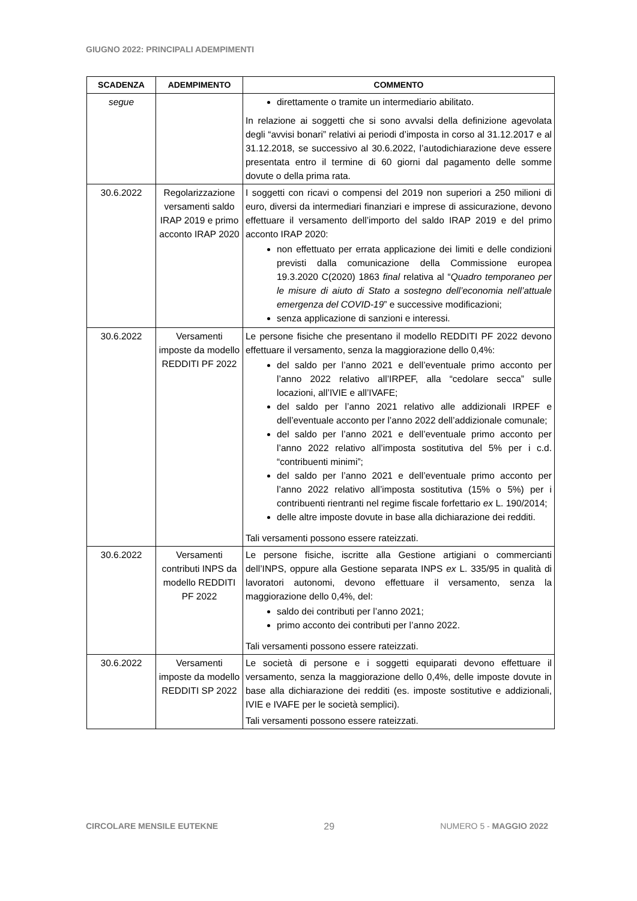GIUGNO 2022: PRINCIPALI ADEMPIMENTI
| SCADENZA | ADEMPIMENTO | COMMENTO |
| --- | --- | --- |
| segue | | direttamente o tramite un intermediario abilitato. In relazione ai soggetti che si sono avvalsi della definizione agevolata degli “avvisi bonari” relativi ai periodi d’imposta in corso al 31.12.2017 e al 31.12.2018, se successivo al 30.6.2022, l’autodichiarazione deve essere presentata entro il termine di 60 giorni dal pagamento delle somme dovute o della prima rata. |
| 30.6.2022 | Regolarizzazione versamenti saldo IRAP 2019 e primo acconto IRAP 2020 | I soggetti con ricavi o compensi del 2019 non superiori a 250 milioni di euro, diversi da intermediari finanziari e imprese di assicurazione, devono effettuare il versamento dell’importo del saldo IRAP 2019 e del primo acconto IRAP 2020: non effettuato per errata applicazione dei limiti e delle condizioni previsti dalla comunicazione della Commissione europea 19.3.2020 C(2020) 1863 final relativa al “ Quadro temporaneo per le misure di aiuto di Stato a sostegno dell’economia nell’attuale emergenza del COVID-19 ” e successive modificazioni; senza applicazione di sanzioni e interessi. |
| 30.6.2022 | Versamenti imposte da modello REDDITI PF 2022 | Le persone fisiche che presentano il modello REDDITI PF 2022 devono effettuare il versamento, senza la maggiorazione dello 0,4%: del saldo per l’anno 2021 e dell’eventuale primo acconto per l’anno 2022 relativo all’IRPEF, alla “cedolare secca” sulle locazioni, all’IVIE e all’IVAFE; del saldo per l’anno 2021 relativo alle addizionali IRPEF e dell’eventuale acconto per l’anno 2022 dell’addizionale comunale; del saldo per l’anno 2021 e dell’eventuale primo acconto per l’anno 2022 relativo all’imposta sostitutiva del 5% per i c.d. “contribuenti minimi”; del saldo per l’anno 2021 e dell’eventuale primo acconto per l’anno 2022 relativo all’imposta sostitutiva (15% o 5%) per i contribuenti rientranti nel regime fiscale forfettario ex L. 190/2014; delle altre imposte dovute in base alla dichiarazione dei redditi. Tali versamenti possono essere rateizzati. |
| 30.6.2022 | Versamenti contributi INPS da modello REDDITI PF 2022 | Le persone fisiche, iscritte alla Gestione artigiani o commercianti dell’INPS, oppure alla Gestione separata INPS ex L. 335/95 in qualità di lavoratori autonomi, devono effettuare il versamento, senza la maggiorazione dello 0,4%, del: saldo dei contributi per l’anno 2021; primo acconto dei contributi per l’anno 2022. Tali versamenti possono essere rateizzati. |
| 30.6.2022 | Versamenti imposte da modello REDDITI SP 2022 | Le società di persone e i soggetti equiparati devono effettuare il versamento, senza la maggiorazione dello 0,4%, delle imposte dovute in base alla dichiarazione dei redditi (es. imposte sostitutive e addizionali, IVIE e IVAFE per le società semplici). Tali versamenti possono essere rateizzati. |
CIRCOLARE MENSILE EUTEKNE 29 NUMERO 5 - MAGGIO 2022